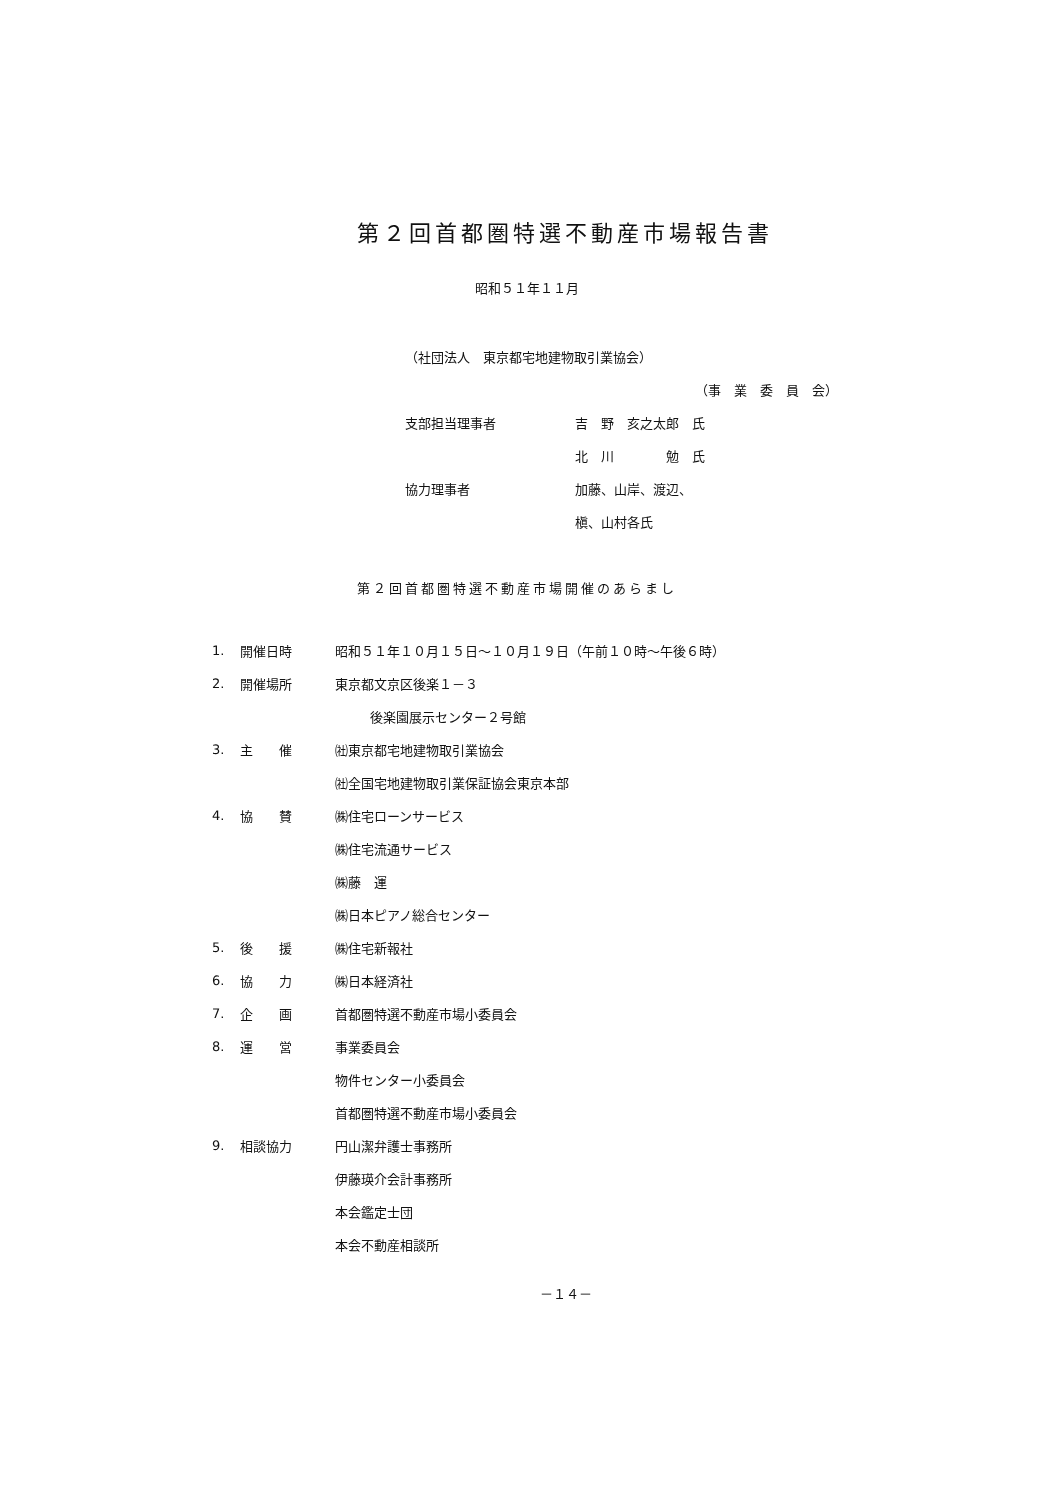第２回首都圏特選不動産市場報告書
昭和５１年１１月
| （社団法人 東京都宅地建物取引業協会） | |
| | （事 業 委 員 会） |
| 支部担当理事者 | 吉 野 亥之太郎 氏 |
| | 北 川 勉 氏 |
| 協力理事者 | 加藤、山岸、渡辺、 |
| | 槇、山村各氏 |
第２回首都圏特選不動産市場開催のあらまし
| 1. | 開催日時 | 昭和５１年１０月１５日～１０月１９日（午前１０時～午後６時） |
| 2. | 開催場所 | 東京都文京区後楽１－３ |
| | | 後楽園展示センター２号館 |
| 3. | 主 催 | ㈳東京都宅地建物取引業協会 |
| | | ㈳全国宅地建物取引業保証協会東京本部 |
| 4. | 協 賛 | ㈱住宅ローンサービス |
| | | ㈱住宅流通サービス |
| | | ㈱藤 運 |
| | | ㈱日本ピアノ総合センター |
| 5. | 後 援 | ㈱住宅新報社 |
| 6. | 協 力 | ㈱日本経済社 |
| 7. | 企 画 | 首都圏特選不動産市場小委員会 |
| 8. | 運 営 | 事業委員会 |
| | | 物件センター小委員会 |
| | | 首都圏特選不動産市場小委員会 |
| 9. | 相談協力 | 円山潔弁護士事務所 |
| | | 伊藤瑛介会計事務所 |
| | | 本会鑑定士団 |
| | | 本会不動産相談所 |
－１４－